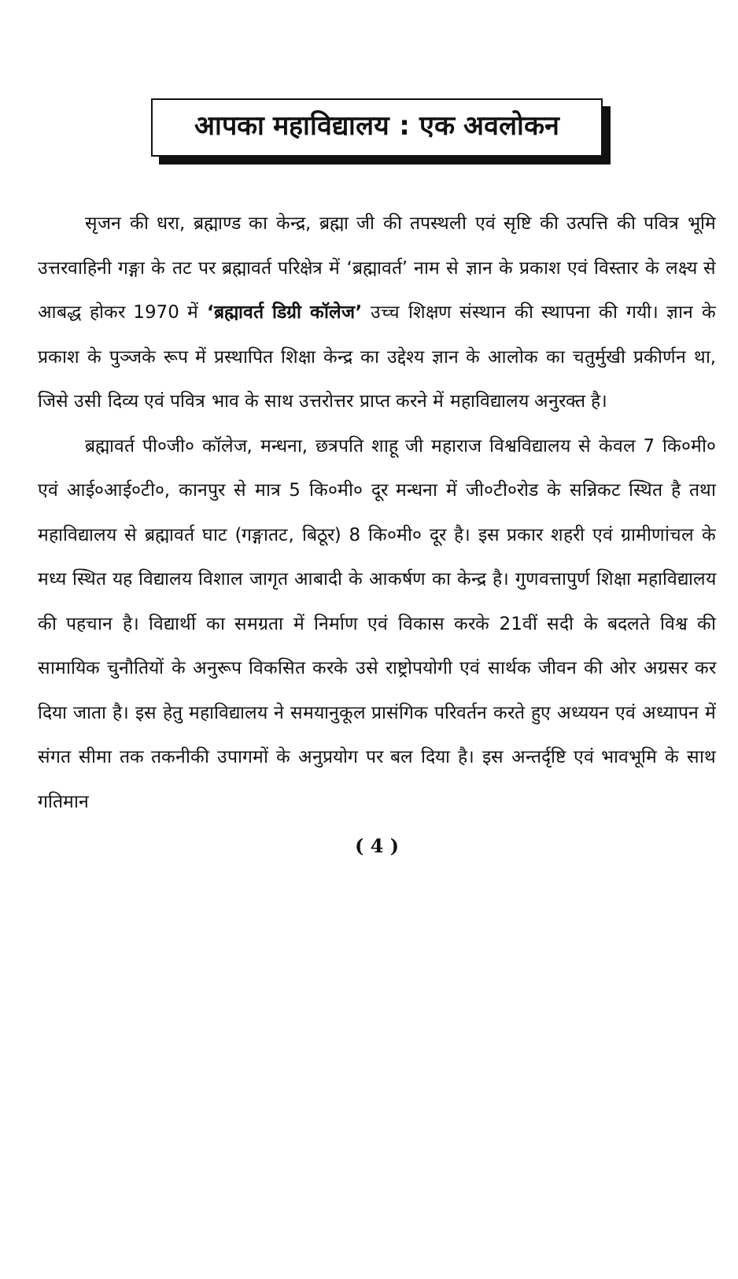आपका महाविद्यालय : एक अवलोकन
सृजन की धरा, ब्रह्माण्ड का केन्द्र, ब्रह्मा जी की तपस्थली एवं सृष्टि की उत्पत्ति की पवित्र भूमि उत्तरवाहिनी गङ्गा के तट पर ब्रह्मावर्त परिक्षेत्र में ‘ब्रह्मावर्त’ नाम से ज्ञान के प्रकाश एवं विस्तार के लक्ष्य से आबद्ध होकर 1970 में ‘ब्रह्मावर्त डिग्री कॉलेज’ उच्च शिक्षण संस्थान की स्थापना की गयी। ज्ञान के प्रकाश के पुञ्जके रूप में प्रस्थापित शिक्षा केन्द्र का उद्देश्य ज्ञान के आलोक का चतुर्मुखी प्रकीर्णन था, जिसे उसी दिव्य एवं पवित्र भाव के साथ उत्तरोत्तर प्राप्त करने में महाविद्यालय अनुरक्त है।
ब्रह्मावर्त पी०जी० कॉलेज, मन्धना, छत्रपति शाहू जी महाराज विश्वविद्यालय से केवल 7 कि०मी० एवं आई०आई०टी०, कानपुर से मात्र 5 कि०मी० दूर मन्धना में जी०टी०रोड के सन्निकट स्थित है तथा महाविद्यालय से ब्रह्मावर्त घाट (गङ्गातट, बिठूर) 8 कि०मी० दूर है। इस प्रकार शहरी एवं ग्रामीणांचल के मध्य स्थित यह विद्यालय विशाल जागृत आबादी के आकर्षण का केन्द्र है। गुणवत्तापुर्ण शिक्षा महाविद्यालय की पहचान है। विद्यार्थी का समग्रता में निर्माण एवं विकास करके 21वीं सदी के बदलते विश्व की सामायिक चुनौतियों के अनुरूप विकसित करके उसे राष्ट्रोपयोगी एवं सार्थक जीवन की ओर अग्रसर कर दिया जाता है। इस हेतु महाविद्यालय ने समयानुकूल प्रासंगिक परिवर्तन करते हुए अध्ययन एवं अध्यापन में संगत सीमा तक तकनीकी उपागमों के अनुप्रयोग पर बल दिया है। इस अन्तर्दृष्टि एवं भावभूमि के साथ गतिमान
( 4 )